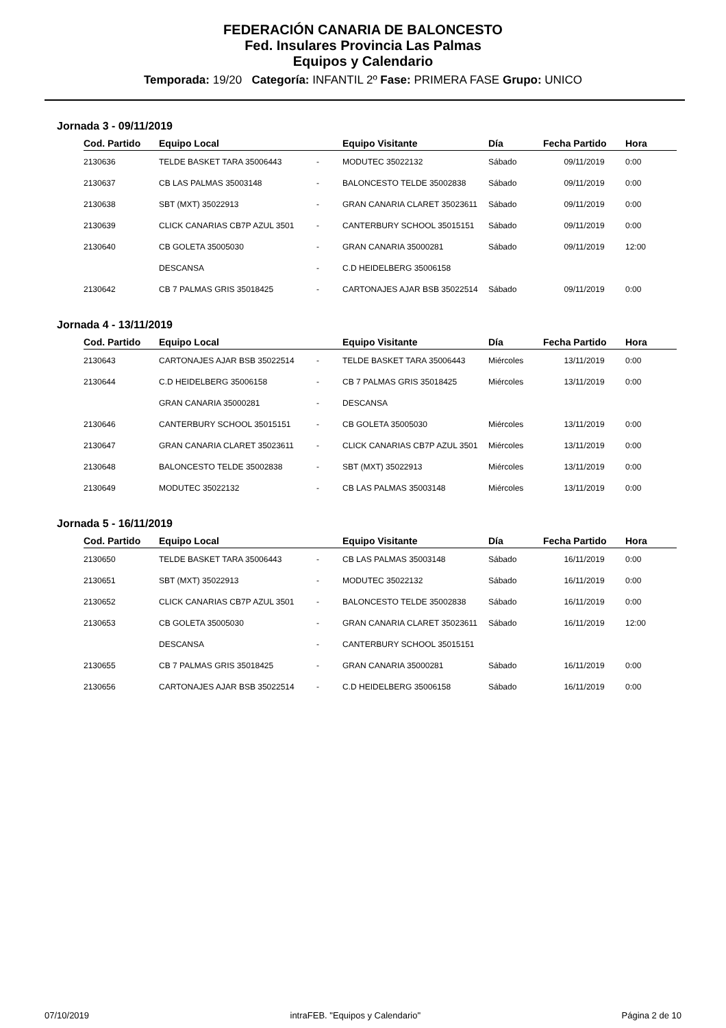FEDERACIÓN CANARIA DE BALONCESTO
Fed. Insulares Provincia Las Palmas
Equipos y Calendario
Temporada: 19/20 Categoría: INFANTIL 2º Fase: PRIMERA FASE Grupo: UNICO
Jornada 3 - 09/11/2019
| Cod. Partido | Equipo Local | | Equipo Visitante | Día | Fecha Partido | Hora |
| --- | --- | --- | --- | --- | --- | --- |
| 2130636 | TELDE BASKET TARA 35006443 | - | MODUTEC 35022132 | Sábado | 09/11/2019 | 0:00 |
| 2130637 | CB LAS PALMAS 35003148 | - | BALONCESTO TELDE 35002838 | Sábado | 09/11/2019 | 0:00 |
| 2130638 | SBT (MXT) 35022913 | - | GRAN CANARIA CLARET 35023611 | Sábado | 09/11/2019 | 0:00 |
| 2130639 | CLICK CANARIAS CB7P AZUL 3501 | - | CANTERBURY SCHOOL 35015151 | Sábado | 09/11/2019 | 0:00 |
| 2130640 | CB GOLETA 35005030 | - | GRAN CANARIA 35000281 | Sábado | 09/11/2019 | 12:00 |
| | DESCANSA | - | C.D HEIDELBERG 35006158 | | | |
| 2130642 | CB 7 PALMAS GRIS 35018425 | - | CARTONAJES AJAR BSB 35022514 | Sábado | 09/11/2019 | 0:00 |
Jornada 4 - 13/11/2019
| Cod. Partido | Equipo Local | | Equipo Visitante | Día | Fecha Partido | Hora |
| --- | --- | --- | --- | --- | --- | --- |
| 2130643 | CARTONAJES AJAR BSB 35022514 | - | TELDE BASKET TARA 35006443 | Miércoles | 13/11/2019 | 0:00 |
| 2130644 | C.D HEIDELBERG 35006158 | - | CB 7 PALMAS GRIS 35018425 | Miércoles | 13/11/2019 | 0:00 |
| | GRAN CANARIA 35000281 | - | DESCANSA | | | |
| 2130646 | CANTERBURY SCHOOL 35015151 | - | CB GOLETA 35005030 | Miércoles | 13/11/2019 | 0:00 |
| 2130647 | GRAN CANARIA CLARET 35023611 | - | CLICK CANARIAS CB7P AZUL 3501 | Miércoles | 13/11/2019 | 0:00 |
| 2130648 | BALONCESTO TELDE 35002838 | - | SBT (MXT) 35022913 | Miércoles | 13/11/2019 | 0:00 |
| 2130649 | MODUTEC 35022132 | - | CB LAS PALMAS 35003148 | Miércoles | 13/11/2019 | 0:00 |
Jornada 5 - 16/11/2019
| Cod. Partido | Equipo Local | | Equipo Visitante | Día | Fecha Partido | Hora |
| --- | --- | --- | --- | --- | --- | --- |
| 2130650 | TELDE BASKET TARA 35006443 | - | CB LAS PALMAS 35003148 | Sábado | 16/11/2019 | 0:00 |
| 2130651 | SBT (MXT) 35022913 | - | MODUTEC 35022132 | Sábado | 16/11/2019 | 0:00 |
| 2130652 | CLICK CANARIAS CB7P AZUL 3501 | - | BALONCESTO TELDE 35002838 | Sábado | 16/11/2019 | 0:00 |
| 2130653 | CB GOLETA 35005030 | - | GRAN CANARIA CLARET 35023611 | Sábado | 16/11/2019 | 12:00 |
| | DESCANSA | - | CANTERBURY SCHOOL 35015151 | | | |
| 2130655 | CB 7 PALMAS GRIS 35018425 | - | GRAN CANARIA 35000281 | Sábado | 16/11/2019 | 0:00 |
| 2130656 | CARTONAJES AJAR BSB 35022514 | - | C.D HEIDELBERG 35006158 | Sábado | 16/11/2019 | 0:00 |
07/10/2019 intraFEB. "Equipos y Calendario" Página 2 de 10